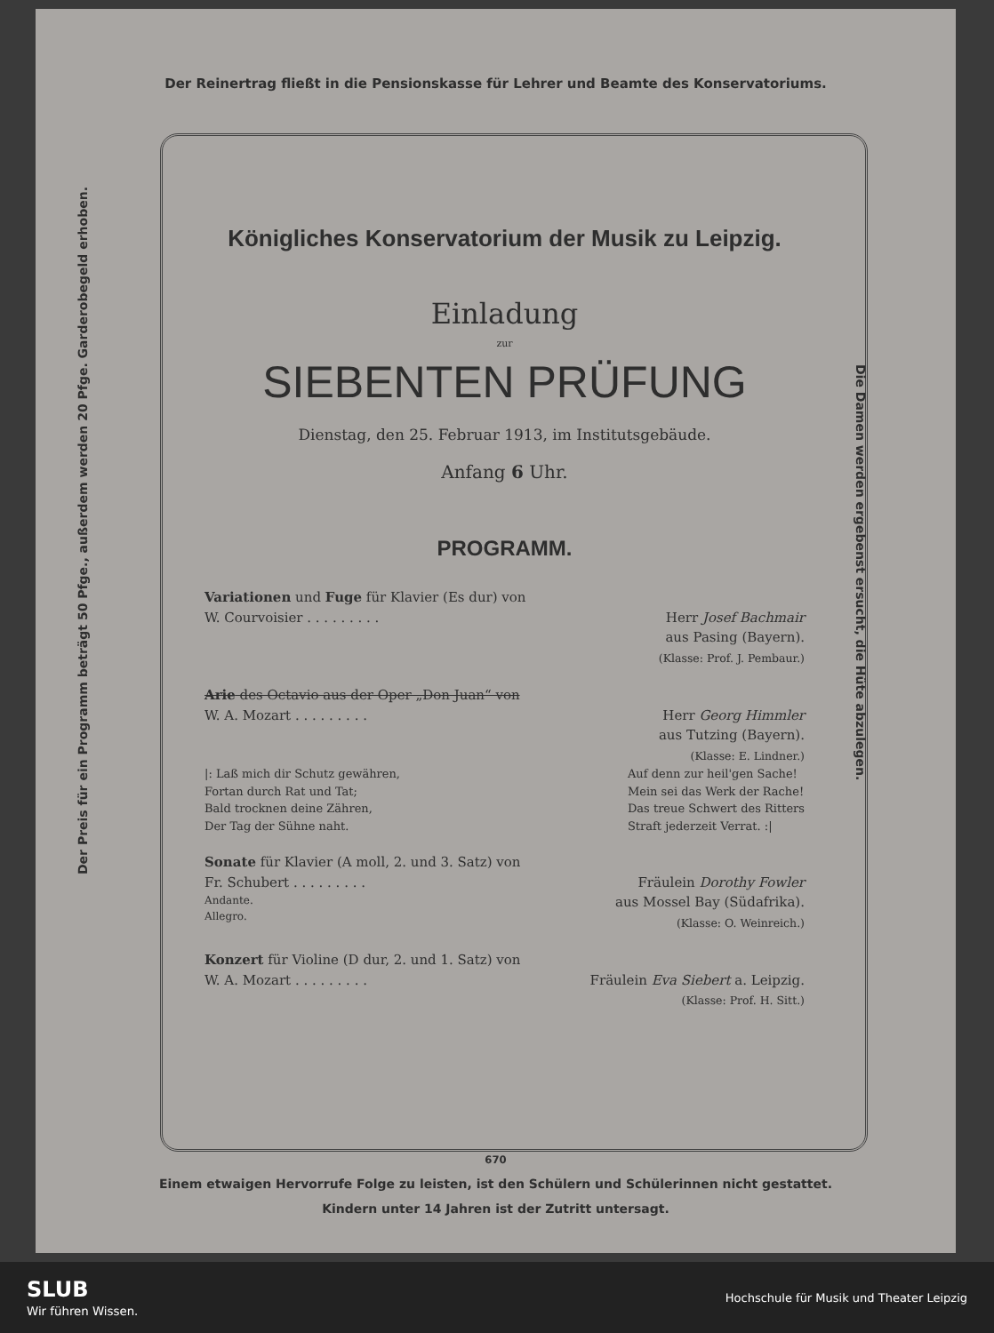Der Preis für ein Programm beträgt 50 Pfge., außerdem werden 20 Pfge. Garderobegeld erhoben.
Die Damen werden ergebenst ersucht, die Hüte abzulegen.
Der Reinertrag fließt in die Pensionskasse für Lehrer und Beamte des Konservatoriums.
Königliches Konservatorium der Musik zu Leipzig.
Einladung
zur
SIEBENTEN PRÜFUNG
Dienstag, den 25. Februar 1913, im Institutsgebäude.
Anfang 6 Uhr.
PROGRAMM.
Variationen und Fuge für Klavier (Es dur) von
W. Courvoisier . . . . . . . . . Herr Josef Bachmair
aus Pasing (Bayern).
(Klasse: Prof. J. Pembaur.)
Arie des Octavio aus der Oper „Don Juan“ von
W. A. Mozart . . . . . . . . . Herr Georg Himmler
aus Tutzing (Bayern).
(Klasse: E. Lindner.)
|: Laß mich dir Schutz gewähren,
Fortan durch Rat und Tat;
Bald trocknen deine Zähren,
Der Tag der Sühne naht. Auf denn zur heil'gen Sache!
Mein sei das Werk der Rache!
Das treue Schwert des Ritters
Straft jederzeit Verrat. :|
Sonate für Klavier (A moll, 2. und 3. Satz) von
Fr. Schubert . . . . . . . . . Fräulein Dorothy Fowler
Andante.
Allegro. aus Mossel Bay (Südafrika).
(Klasse: O. Weinreich.)
Konzert für Violine (D dur, 2. und 1. Satz) von
W. A. Mozart . . . . . . . . . Fräulein Eva Siebert a. Leipzig.
(Klasse: Prof. H. Sitt.)
670
Einem etwaigen Hervorrufe Folge zu leisten, ist den Schülern und Schülerinnen nicht gestattet.
Kindern unter 14 Jahren ist der Zutritt untersagt.
SLUB
Wir führen Wissen.
Hochschule für Musik und Theater Leipzig